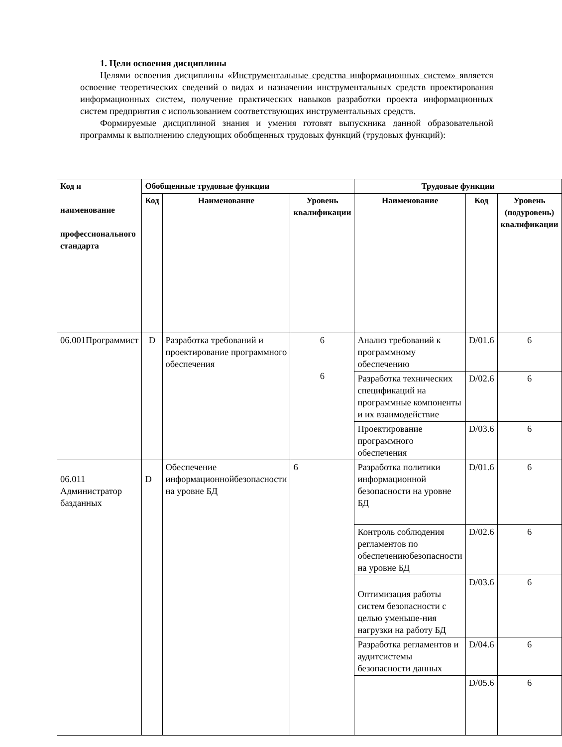1. Цели освоения дисциплины
Целями освоения дисциплины «Инструментальные средства информационных систем» является освоение теоретических сведений о видах и назначении инструментальных средств проектирования информационных систем, получение практических навыков разработки проекта информационных систем предприятия с использованием соответствующих инструментальных средств.
Формируемые дисциплиной знания и умения готовят выпускника данной образовательной программы к выполнению следующих обобщенных трудовых функций (трудовых функций):
| Код и наименование профессионального стандарта | Обобщенные трудовые функции | | | Трудовые функции | | |
| --- | --- | --- | --- | --- | --- | --- |
| | Код | Наименование | Уровень квалификации | Наименование | Код | Уровень (подуровень) квалификации |
| 06.001Программист | D | Разработка требований и проектирование программного обеспечения | 6 6 | Анализ требований к программному обеспечению | D/01.6 | 6 |
| | | | | Разработка технических спецификаций на программные компоненты и их взаимодействие | D/02.6 | 6 |
| | | | | Проектирование программного обеспечения | D/03.6 | 6 |
| 06.011 Администратор базданных | D | Обеспечение информационнойбезопасности на уровне БД | 6 | Разработка политики информационной безопасности на уровне БД | D/01.6 | 6 |
| | | | | Контроль соблюдения регламентов по обеспечениюбезопасности на уровне БД | D/02.6 | 6 |
| | | | | Оптимизация работы систем безопасности с целью уменьше-ния нагрузки на работу БД | D/03.6 | 6 |
| | | | | Разработка регламентов и аудитсистемы безопасности данных | D/04.6 | 6 |
| | | | | | D/05.6 | 6 |